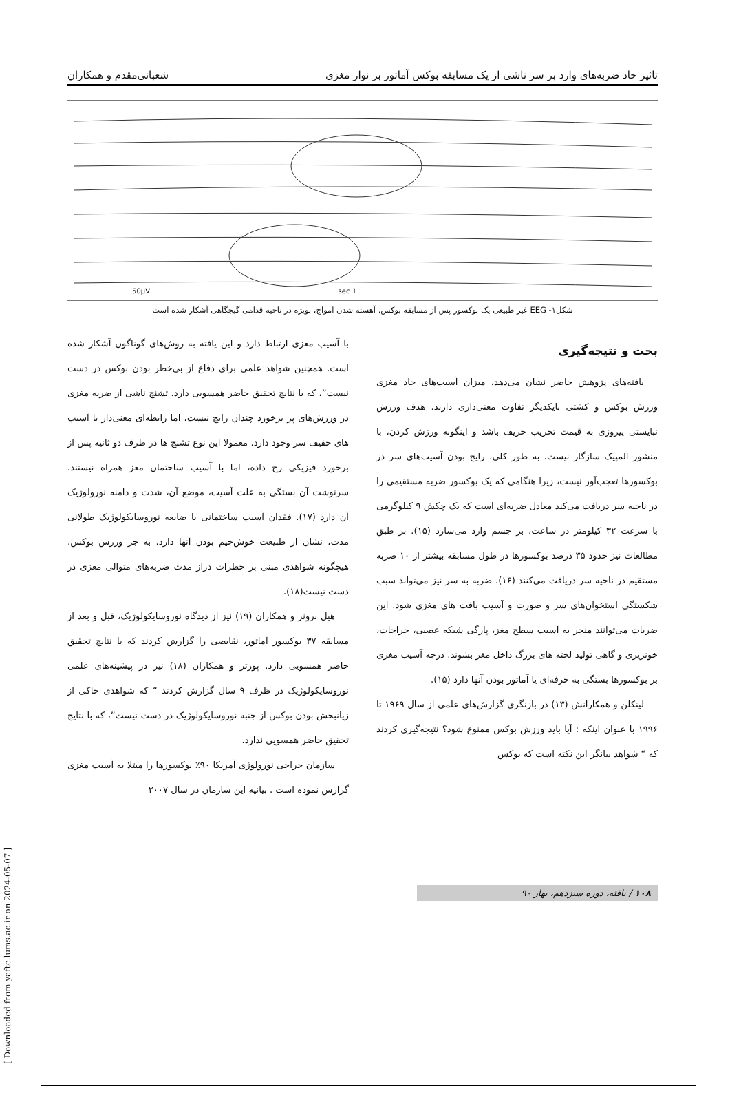تاثیر حاد ضربه‌های وارد بر سر ناشی از یک مسابقه بوکس آماتور بر نوار مغزی شعبانی‌مقدم و همکاران
1 sec
50µV
شکل۱- EEG غیر طبیعی یک بوکسور پس از مسابقه بوکس. آهسته شدن امواج، بویژه در ناحیه قدامی گیجگاهی آشکار شده است
بحث و نتیجه‌گیری
یافته‌های پژوهش حاضر نشان می‌دهد، میزان آسیب‌های حاد مغزی ورزش بوکس و کشتی بایکدیگر تفاوت معنی‌داری دارند. هدف ورزش نبایستی پیروزی به قیمت تخریب حریف باشد و اینگونه ورزش کردن، با منشور المپیک سازگار نیست. به طور کلی، رایج بودن آسیب‌های سر در بوکسورها تعجب‌آور نیست، زیرا هنگامی که یک بوکسور ضربه مستقیمی را در ناحیه سر دریافت می‌کند معادل ضربه‌ای است که یک چکش ۹ کیلوگرمی با سرعت ۳۲ کیلومتر در ساعت، بر جسم وارد می‌سازد (۱۵). بر طبق مطالعات نیز حدود ۳۵ درصد بوکسورها در طول مسابقه بیشتر از ۱۰ ضربه مستقیم در ناحیه سر دریافت می‌کنند (۱۶). ضربه به سر نیز می‌تواند سبب شکستگی استخوان‌های سر و صورت و آسیب بافت های مغزی شود. این ضربات می‌توانند منجر به آسیب سطح مغز، پارگی شبکه عصبی، جراحات، خونریزی و گاهی تولید لخته های بزرگ داخل مغز بشوند. درجه آسیب مغزی بر بوکسورها بستگی به حرفه‌ای یا آماتور بودن آنها دارد (۱۵).
لینکلن و همکارانش (۱۳) در بازنگری گزارش‌های علمی از سال ۱۹۶۹ تا ۱۹۹۶ با عنوان اینکه : آیا باید ورزش بوکس ممنوع شود؟ نتیجه‌گیری کردند که “ شواهد بیانگر این نکته است که بوکس
با آسیب مغزی ارتباط دارد و این یافته به روش‌های گوناگون آشکار شده است. همچنین شواهد علمی برای دفاع از بی‌خطر بودن بوکس در دست نیست”، که با نتایج تحقیق حاضر همسویی دارد. تشنج ناشی از ضربه مغزی در ورزش‌های پر برخورد چندان رایج نیست، اما رابطه‌ای معنی‌دار با آسیب های خفیف سر وجود دارد. معمولا این نوع تشنج ها در ظرف دو ثانیه پس از برخورد فیزیکی رخ داده، اما با آسیب ساختمان مغز همراه نیستند. سرنوشت آن بستگی به علت آسیب، موضع آن، شدت و دامنه نورولوژیک آن دارد (۱۷). فقدان آسیب ساختمانی یا ضایعه نوروسایکولوژیک طولانی مدت، نشان از طبیعت خوش‌خیم بودن آنها دارد. به جز ورزش بوکس، هیچگونه شواهدی مبنی بر خطرات دراز مدت ضربه‌های متوالی مغزی در دست نیست(۱۸).
هیل برونر و همکاران (۱۹) نیز از دیدگاه نوروسایکولوژیک، قبل و بعد از مسابقه ۳۷ بوکسور آماتور، نقایصی را گزارش کردند که با نتایج تحقیق حاضر همسویی دارد. پورتر و همکاران (۱۸) نیز در پیشینه‌های علمی نوروسایکولوژیک در ظرف ۹ سال گزارش کردند “ که شواهدی حاکی از زیانبخش بودن بوکس از جنبه نوروسایکولوژیک در دست نیست”، که با نتایج تحقیق حاضر همسویی ندارد.
سازمان جراحی نورولوژی آمریکا ۹۰٪ بوکسورها را مبتلا به آسیب مغزی گزارش نموده است . بیانیه این سازمان در سال ۲۰۰۷
۱۰۸ / یافته، دوره سیزدهم، بهار ۹۰
[ Downloaded from yafte.lums.ac.ir on 2024-05-07 ]